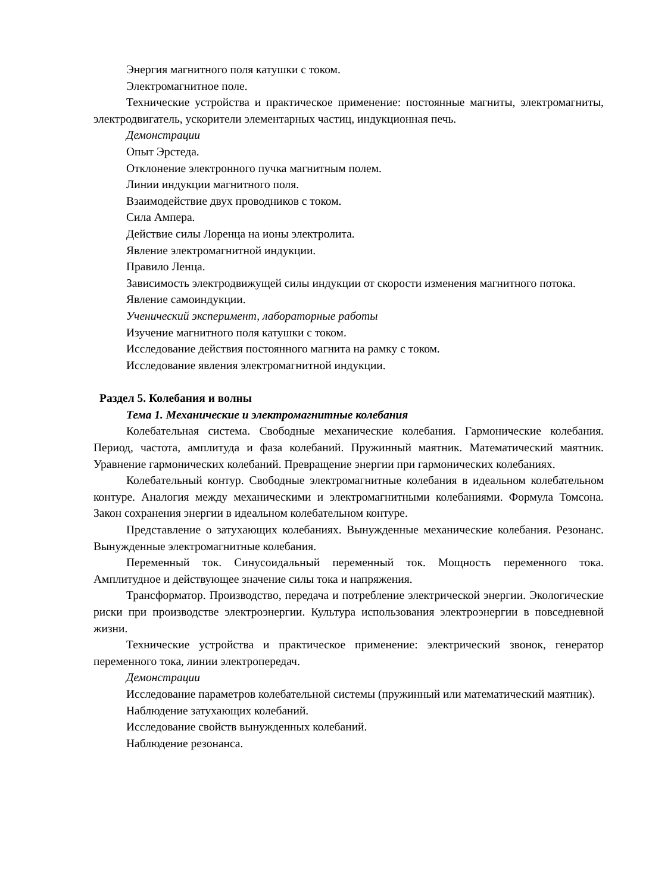Энергия магнитного поля катушки с током.
Электромагнитное поле.
Технические устройства и практическое применение: постоянные магниты, электромагниты, электродвигатель, ускорители элементарных частиц, индукционная печь.
Демонстрации
Опыт Эрстеда.
Отклонение электронного пучка магнитным полем.
Линии индукции магнитного поля.
Взаимодействие двух проводников с током.
Сила Ампера.
Действие силы Лоренца на ионы электролита.
Явление электромагнитной индукции.
Правило Ленца.
Зависимость электродвижущей силы индукции от скорости изменения магнитного потока.
Явление самоиндукции.
Ученический эксперимент, лабораторные работы
Изучение магнитного поля катушки с током.
Исследование действия постоянного магнита на рамку с током.
Исследование явления электромагнитной индукции.
Раздел 5. Колебания и волны
Тема 1. Механические и электромагнитные колебания
Колебательная система. Свободные механические колебания. Гармонические колебания. Период, частота, амплитуда и фаза колебаний. Пружинный маятник. Математический маятник. Уравнение гармонических колебаний. Превращение энергии при гармонических колебаниях.
Колебательный контур. Свободные электромагнитные колебания в идеальном колебательном контуре. Аналогия между механическими и электромагнитными колебаниями. Формула Томсона. Закон сохранения энергии в идеальном колебательном контуре.
Представление о затухающих колебаниях. Вынужденные механические колебания. Резонанс. Вынужденные электромагнитные колебания.
Переменный ток. Синусоидальный переменный ток. Мощность переменного тока. Амплитудное и действующее значение силы тока и напряжения.
Трансформатор. Производство, передача и потребление электрической энергии. Экологические риски при производстве электроэнергии. Культура использования электроэнергии в повседневной жизни.
Технические устройства и практическое применение: электрический звонок, генератор переменного тока, линии электропередач.
Демонстрации
Исследование параметров колебательной системы (пружинный или математический маятник).
Наблюдение затухающих колебаний.
Исследование свойств вынужденных колебаний.
Наблюдение резонанса.